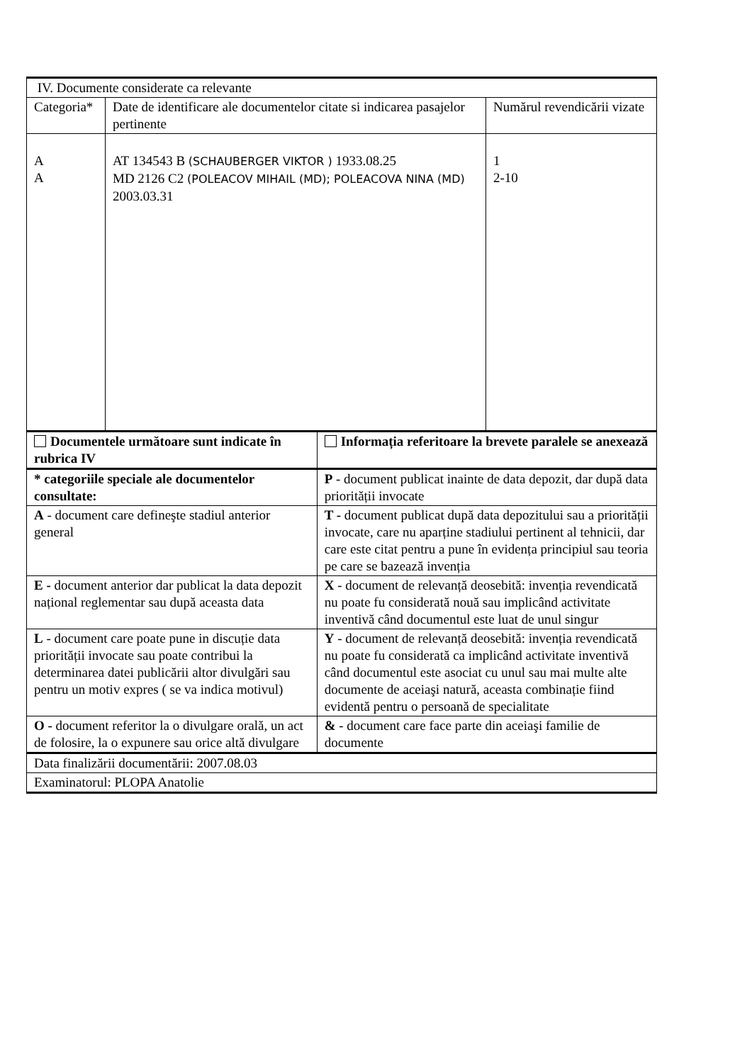| IV. Documente considerate ca relevante | | | |
| Categoria* | Date de identificare ale documentelor citate si indicarea pasajelor pertinente | | Numărul revendicării vizate |
| A A | AT 134543 B (SCHAUBERGER VIKTOR ) 1933.08.25 MD 2126 C2 (POLEACOV MIHAIL (MD); POLEACOVA NINA (MD) 2003.03.31 | | 1 2-10 |
| Documentele următoare sunt indicate în rubrica IV | | Informația referitoare la brevete paralele se anexează | |
| * categoriile speciale ale documentelor consultate: | | P - document publicat inainte de data depozit, dar după data priorității invocate | |
| A - document care defineşte stadiul anterior general | | T - document publicat după data depozitului sau a priorității invocate, care nu aparține stadiului pertinent al tehnicii, dar care este citat pentru a pune în evidența principiul sau teoria pe care se bazează invenția | |
| E - document anterior dar publicat la data depozit național reglementar sau după aceasta data | | X - document de relevanță deosebită: invenția revendicată nu poate fu considerată nouă sau implicând activitate inventivă când documentul este luat de unul singur | |
| L - document care poate pune in discuție data priorității invocate sau poate contribui la determinarea datei publicării altor divulgări sau pentru un motiv expres ( se va indica motivul) | | Y - document de relevanță deosebită: invenția revendicată nu poate fu considerată ca implicând activitate inventivă când documentul este asociat cu unul sau mai multe alte documente de aceiaşi natură, aceasta combinație fiind evidentă pentru o persoană de specialitate | |
| O - document referitor la o divulgare orală, un act de folosire, la o expunere sau orice altă divulgare | | & - document care face parte din aceiaşi familie de documente | |
| Data finalizării documentării: 2007.08.03 | | | |
| Examinatorul: PLOPA Anatolie | | | |